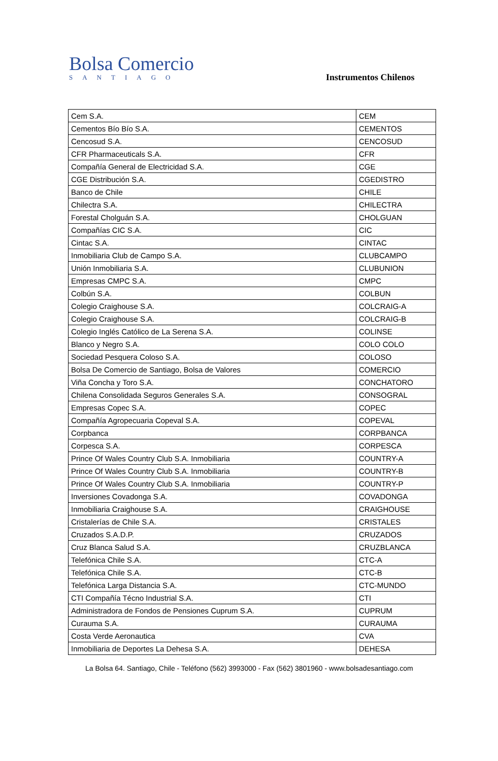Bolsa Comercio
SANTIAGO
Instrumentos Chilenos
| Cem S.A. | CEM |
| Cementos Bío Bío S.A. | CEMENTOS |
| Cencosud S.A. | CENCOSUD |
| CFR Pharmaceuticals S.A. | CFR |
| Compañía General de Electricidad S.A. | CGE |
| CGE Distribución S.A. | CGEDISTRO |
| Banco de Chile | CHILE |
| Chilectra S.A. | CHILECTRA |
| Forestal Cholguán S.A. | CHOLGUAN |
| Compañías CIC S.A. | CIC |
| Cintac S.A. | CINTAC |
| Inmobiliaria Club de Campo S.A. | CLUBCAMPO |
| Unión Inmobiliaria S.A. | CLUBUNION |
| Empresas CMPC S.A. | CMPC |
| Colbún S.A. | COLBUN |
| Colegio Craighouse S.A. | COLCRAIG-A |
| Colegio Craighouse S.A. | COLCRAIG-B |
| Colegio Inglés Católico de La Serena S.A. | COLINSE |
| Blanco y Negro S.A. | COLO COLO |
| Sociedad Pesquera Coloso S.A. | COLOSO |
| Bolsa De Comercio de Santiago, Bolsa de Valores | COMERCIO |
| Viña Concha y Toro S.A. | CONCHATORO |
| Chilena Consolidada Seguros Generales S.A. | CONSOGRAL |
| Empresas Copec S.A. | COPEC |
| Compañía Agropecuaria Copeval S.A. | COPEVAL |
| Corpbanca | CORPBANCA |
| Corpesca S.A. | CORPESCA |
| Prince Of Wales Country Club S.A. Inmobiliaria | COUNTRY-A |
| Prince Of Wales Country Club S.A. Inmobiliaria | COUNTRY-B |
| Prince Of Wales Country Club S.A. Inmobiliaria | COUNTRY-P |
| Inversiones Covadonga S.A. | COVADONGA |
| Inmobiliaria Craighouse S.A. | CRAIGHOUSE |
| Cristalerías de Chile S.A. | CRISTALES |
| Cruzados S.A.D.P. | CRUZADOS |
| Cruz Blanca Salud S.A. | CRUZBLANCA |
| Telefónica Chile S.A. | CTC-A |
| Telefónica Chile S.A. | CTC-B |
| Telefónica Larga Distancia S.A. | CTC-MUNDO |
| CTI Compañía Técno Industrial S.A. | CTI |
| Administradora de Fondos de Pensiones Cuprum S.A. | CUPRUM |
| Curauma S.A. | CURAUMA |
| Costa Verde Aeronautica | CVA |
| Inmobiliaria de Deportes La Dehesa S.A. | DEHESA |
La Bolsa 64. Santiago, Chile - Teléfono (562) 3993000 - Fax (562) 3801960 - www.bolsadesantiago.com